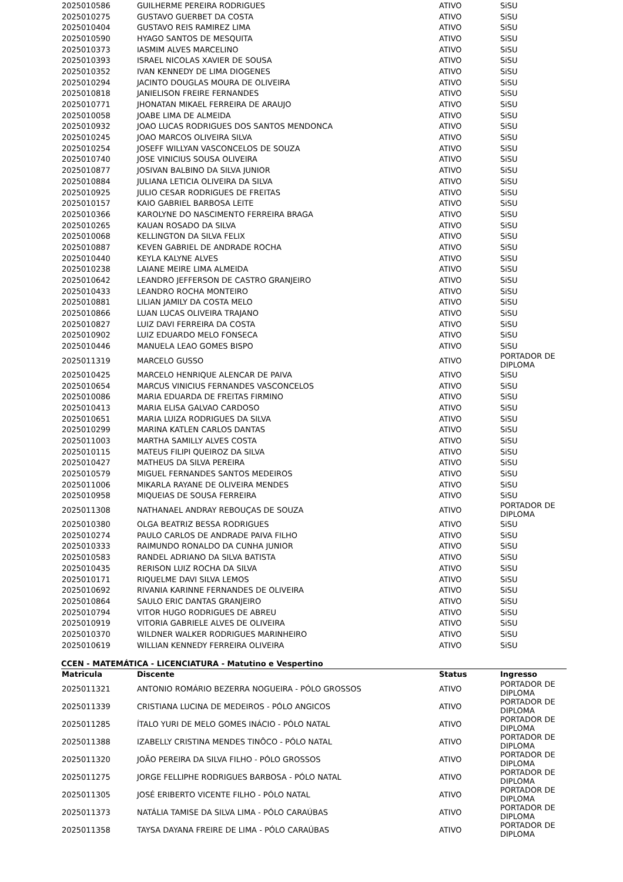| 2025010586 | GUILHERME PEREIRA RODRIGUES | ATIVO | SiSU |
| 2025010275 | GUSTAVO GUERBET DA COSTA | ATIVO | SiSU |
| 2025010404 | GUSTAVO REIS RAMIREZ LIMA | ATIVO | SiSU |
| 2025010590 | HYAGO SANTOS DE MESQUITA | ATIVO | SiSU |
| 2025010373 | IASMIM ALVES MARCELINO | ATIVO | SiSU |
| 2025010393 | ISRAEL NICOLAS XAVIER DE SOUSA | ATIVO | SiSU |
| 2025010352 | IVAN KENNEDY DE LIMA DIOGENES | ATIVO | SiSU |
| 2025010294 | JACINTO DOUGLAS MOURA DE OLIVEIRA | ATIVO | SiSU |
| 2025010818 | JANIELISON FREIRE FERNANDES | ATIVO | SiSU |
| 2025010771 | JHONATAN MIKAEL FERREIRA DE ARAUJO | ATIVO | SiSU |
| 2025010058 | JOABE LIMA DE ALMEIDA | ATIVO | SiSU |
| 2025010932 | JOAO LUCAS RODRIGUES DOS SANTOS MENDONCA | ATIVO | SiSU |
| 2025010245 | JOAO MARCOS OLIVEIRA SILVA | ATIVO | SiSU |
| 2025010254 | JOSEFF WILLYAN VASCONCELOS DE SOUZA | ATIVO | SiSU |
| 2025010740 | JOSE VINICIUS SOUSA OLIVEIRA | ATIVO | SiSU |
| 2025010877 | JOSIVAN BALBINO DA SILVA JUNIOR | ATIVO | SiSU |
| 2025010884 | JULIANA LETICIA OLIVEIRA DA SILVA | ATIVO | SiSU |
| 2025010925 | JULIO CESAR RODRIGUES DE FREITAS | ATIVO | SiSU |
| 2025010157 | KAIO GABRIEL BARBOSA LEITE | ATIVO | SiSU |
| 2025010366 | KAROLYNE DO NASCIMENTO FERREIRA BRAGA | ATIVO | SiSU |
| 2025010265 | KAUAN ROSADO DA SILVA | ATIVO | SiSU |
| 2025010068 | KELLINGTON DA SILVA FELIX | ATIVO | SiSU |
| 2025010887 | KEVEN GABRIEL DE ANDRADE ROCHA | ATIVO | SiSU |
| 2025010440 | KEYLA KALYNE ALVES | ATIVO | SiSU |
| 2025010238 | LAIANE MEIRE LIMA ALMEIDA | ATIVO | SiSU |
| 2025010642 | LEANDRO JEFFERSON DE CASTRO GRANJEIRO | ATIVO | SiSU |
| 2025010433 | LEANDRO ROCHA MONTEIRO | ATIVO | SiSU |
| 2025010881 | LILIAN JAMILY DA COSTA MELO | ATIVO | SiSU |
| 2025010866 | LUAN LUCAS OLIVEIRA TRAJANO | ATIVO | SiSU |
| 2025010827 | LUIZ DAVI FERREIRA DA COSTA | ATIVO | SiSU |
| 2025010902 | LUIZ EDUARDO MELO FONSECA | ATIVO | SiSU |
| 2025010446 | MANUELA LEAO GOMES BISPO | ATIVO | SiSU |
| 2025011319 | MARCELO GUSSO | ATIVO | PORTADOR DE DIPLOMA |
| 2025010425 | MARCELO HENRIQUE ALENCAR DE PAIVA | ATIVO | SiSU |
| 2025010654 | MARCUS VINICIUS FERNANDES VASCONCELOS | ATIVO | SiSU |
| 2025010086 | MARIA EDUARDA DE FREITAS FIRMINO | ATIVO | SiSU |
| 2025010413 | MARIA ELISA GALVAO CARDOSO | ATIVO | SiSU |
| 2025010651 | MARIA LUIZA RODRIGUES DA SILVA | ATIVO | SiSU |
| 2025010299 | MARINA KATLEN CARLOS DANTAS | ATIVO | SiSU |
| 2025011003 | MARTHA SAMILLY ALVES COSTA | ATIVO | SiSU |
| 2025010115 | MATEUS FILIPI QUEIROZ DA SILVA | ATIVO | SiSU |
| 2025010427 | MATHEUS DA SILVA PEREIRA | ATIVO | SiSU |
| 2025010579 | MIGUEL FERNANDES SANTOS MEDEIROS | ATIVO | SiSU |
| 2025011006 | MIKARLA RAYANE DE OLIVEIRA MENDES | ATIVO | SiSU |
| 2025010958 | MIQUEIAS DE SOUSA FERREIRA | ATIVO | SiSU |
| 2025011308 | NATHANAEL ANDRAY REBOUÇAS DE SOUZA | ATIVO | PORTADOR DE DIPLOMA |
| 2025010380 | OLGA BEATRIZ BESSA RODRIGUES | ATIVO | SiSU |
| 2025010274 | PAULO CARLOS DE ANDRADE PAIVA FILHO | ATIVO | SiSU |
| 2025010333 | RAIMUNDO RONALDO DA CUNHA JUNIOR | ATIVO | SiSU |
| 2025010583 | RANDEL ADRIANO DA SILVA BATISTA | ATIVO | SiSU |
| 2025010435 | RERISON LUIZ ROCHA DA SILVA | ATIVO | SiSU |
| 2025010171 | RIQUELME DAVI SILVA LEMOS | ATIVO | SiSU |
| 2025010692 | RIVANIA KARINNE FERNANDES DE OLIVEIRA | ATIVO | SiSU |
| 2025010864 | SAULO ERIC DANTAS GRANJEIRO | ATIVO | SiSU |
| 2025010794 | VITOR HUGO RODRIGUES DE ABREU | ATIVO | SiSU |
| 2025010919 | VITORIA GABRIELE ALVES DE OLIVEIRA | ATIVO | SiSU |
| 2025010370 | WILDNER WALKER RODRIGUES MARINHEIRO | ATIVO | SiSU |
| 2025010619 | WILLIAN KENNEDY FERREIRA OLIVEIRA | ATIVO | SiSU |
CCEN - MATEMÁTICA - LICENCIATURA - Matutino e Vespertino
| Matricula | Discente | Status | Ingresso |
| --- | --- | --- | --- |
| 2025011321 | ANTONIO ROMÁRIO BEZERRA NOGUEIRA - PÓLO GROSSOS | ATIVO | PORTADOR DE DIPLOMA |
| 2025011339 | CRISTIANA LUCINA DE MEDEIROS - PÓLO ANGICOS | ATIVO | PORTADOR DE DIPLOMA |
| 2025011285 | ÍTALO YURI DE MELO GOMES INÁCIO - PÓLO NATAL | ATIVO | PORTADOR DE DIPLOMA |
| 2025011388 | IZABELLY CRISTINA MENDES TINÔCO - PÓLO NATAL | ATIVO | PORTADOR DE DIPLOMA |
| 2025011320 | JOÃO PEREIRA DA SILVA FILHO - PÓLO GROSSOS | ATIVO | PORTADOR DE DIPLOMA |
| 2025011275 | JORGE FELLIPHE RODRIGUES BARBOSA - PÓLO NATAL | ATIVO | PORTADOR DE DIPLOMA |
| 2025011305 | JOSÉ ERIBERTO VICENTE FILHO - PÓLO NATAL | ATIVO | PORTADOR DE DIPLOMA |
| 2025011373 | NATÁLIA TAMISE DA SILVA LIMA - PÓLO CARAÚBAS | ATIVO | PORTADOR DE DIPLOMA |
| 2025011358 | TAYSA DAYANA FREIRE DE LIMA - PÓLO CARAÚBAS | ATIVO | PORTADOR DE DIPLOMA |